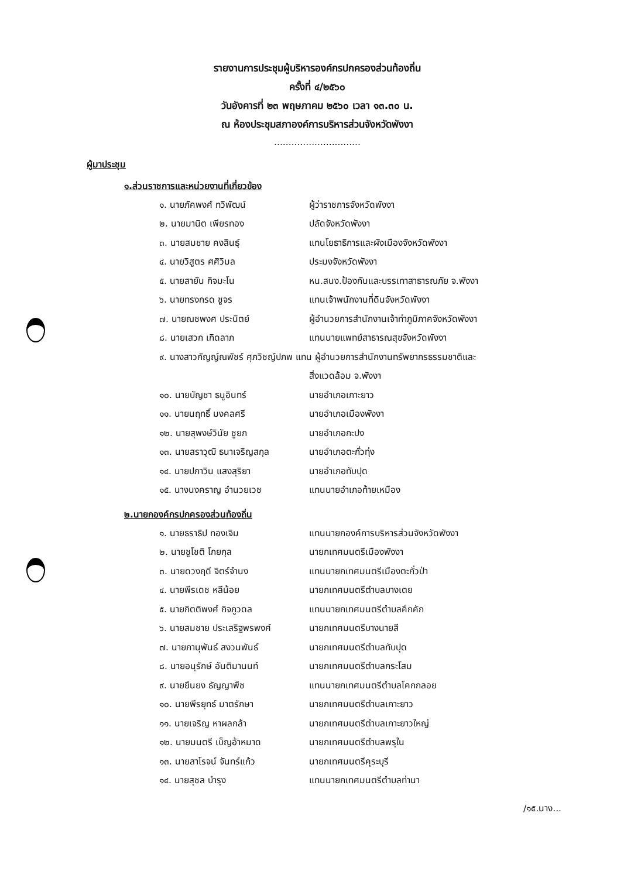รายงานการประชุมผู้บริหารองค์กรปกครองส่วนท้องถิ่น
ครั้งที่ ๔/๒๕๖๐
วันอังคารที่ ๒๓ พฤษภาคม ๒๕๖๐ เวลา ๑๓.๓๐ น.
ณ ห้องประชุมสภาองค์การบริหารส่วนจังหวัดพังงา
..............................
ผู้มาประชุม
๑.ส่วนราชการและหน่วยงานที่เกี่ยวข้อง
| ๑. นายภัคพงศ์ ทวิพัฒน์ | ผู้ว่าราชการจังหวัดพังงา |
| ๒. นายมานิต เพียรทอง | ปลัดจังหวัดพังงา |
| ๓. นายสมชาย คงสินธุ์ | แทนโยธาธิการและผังเมืองจังหวัดพังงา |
| ๔. นายวิสูตร ศศิวิมล | ประมงจังหวัดพังงา |
| ๕. นายสายัน กิจมะโน | หน.สนง.ป้องกันและบรรเทาสาธารณภัย จ.พังงา |
| ๖. นายทรงกรด ชูจร | แทนเจ้าพนักงานที่ดินจังหวัดพังงา |
| ๗. นายณชพงศ ประนิตย์ | ผู้อำนวยการสำนักงานเจ้าท่าภูมิภาคจังหวัดพังงา |
| ๘. นายเสวก เกิดลาภ | แทนนายแพทย์สาธารณสุขจังหวัดพังงา |
| ๙. นางสาวกัญญ์ณพัชร์ ศุภวิชญ์ปภพ แทน ผู้อำนวยการสำนักงานทรัพยากรธรรมชาติและ | |
| | สิ่งแวดล้อม จ.พังงา |
| ๑๐. นายบัญชา ธนูอินทร์ | นายอำเภอเกาะยาว |
| ๑๑. นายนฤทธิ์ มงคลศรี | นายอำเภอเมืองพังงา |
| ๑๒. นายสุพงษ์วินัย ชูยก | นายอำเภอกะปง |
| ๑๓. นายสราวุฒิ ธนาเจริญสกุล | นายอำเภอตะกั่วทุ่ง |
| ๑๔. นายปภาวิน แสงสุริยา | นายอำเภอทับปุด |
| ๑๕. นางนงคราญ อำนวยเวช | แทนนายอำเภอท้ายเหมือง |
๒.นายกองค์กรปกครองส่วนท้องถิ่น
| ๑. นายธราธิป ทองเจิม | แทนนายกองค์การบริหารส่วนจังหวัดพังงา |
| ๒. นายชูโชติ โกยกุล | นายกเทศมนตรีเมืองพังงา |
| ๓. นายดวงฤดี จิตร์จำนง | แทนนายกเทศมนตรีเมืองตะกั่วป่า |
| ๔. นายพีรเดช หลีน้อย | นายกเทศมนตรีตำบลบางเตย |
| ๕. นายกิตติพงศ์ กิจภูวดล | แทนนายกเทศมนตรีตำบลคึกคัก |
| ๖. นายสมชาย ประเสริฐพรพงศ์ | นายกเทศมนตรีบางนายสี |
| ๗. นายภานุพันธ์ สงวนพันธ์ | นายกเทศมนตรีตำบลทับปุด |
| ๘. นายอนุรักษ์ อันติมานนท์ | นายกเทศมนตรีตำบลกระโสม |
| ๙. นายยืนยง ธัญญาพืช | แทนนายกเทศมนตรีตำบลโคกกลอย |
| ๑๐. นายพีรยุทธ์ มาตรักษา | นายกเทศมนตรีตำบลเกาะยาว |
| ๑๑. นายเจริญ หาผลกล้า | นายกเทศมนตรีตำบลเกาะยาวใหญ่ |
| ๑๒. นายมนตรี เบ็ญอ้าหมาด | นายกเทศมนตรีตำบลพรุใน |
| ๑๓. นายสาโรจน์ จันทร์แก้ว | นายกเทศมนตรีคุระบุรี |
| ๑๔. นายสุชล บำรุง | แทนนายกเทศมนตรีตำบลท่านา |
/๑๕.นาง...